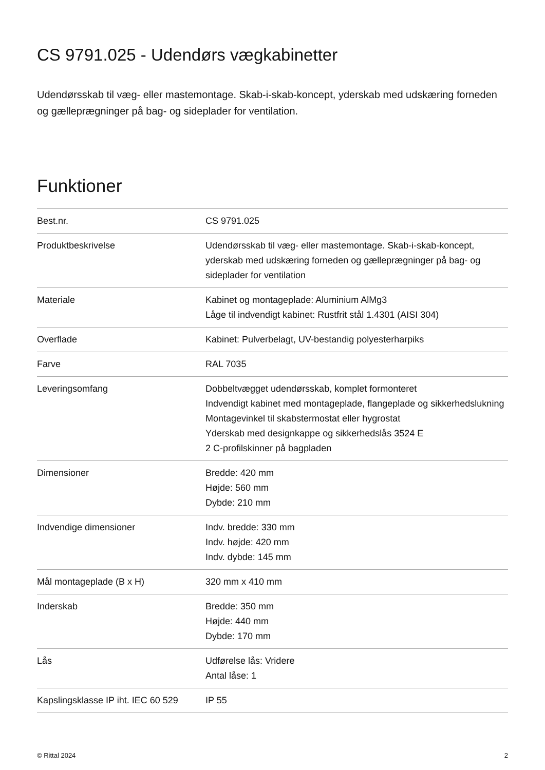CS 9791.025 - Udendørs vægkabinetter
Udendørsskab til væg- eller mastemontage. Skab-i-skab-koncept, yderskab med udskæring forneden og gælleprægninger på bag- og sideplader for ventilation.
Funktioner
| Best.nr. | CS 9791.025 |
| Produktbeskrivelse | Udendørsskab til væg- eller mastemontage. Skab-i-skab-koncept, yderskab med udskæring forneden og gælleprægninger på bag- og sideplader for ventilation |
| Materiale | Kabinet og montageplade: Aluminium AlMg3 Låge til indvendigt kabinet: Rustfrit stål 1.4301 (AISI 304) |
| Overflade | Kabinet: Pulverbelagt, UV-bestandig polyesterharpiks |
| Farve | RAL 7035 |
| Leveringsomfang | Dobbeltvægget udendørsskab, komplet formonteret Indvendigt kabinet med montageplade, flangeplade og sikkerhedslukning Montagevinkel til skabstermostat eller hygrostat Yderskab med designkappe og sikkerhedslås 3524 E 2 C-profilskinner på bagpladen |
| Dimensioner | Bredde: 420 mm Højde: 560 mm Dybde: 210 mm |
| Indvendige dimensioner | Indv. bredde: 330 mm Indv. højde: 420 mm Indv. dybde: 145 mm |
| Mål montageplade (B x H) | 320 mm x 410 mm |
| Inderskab | Bredde: 350 mm Højde: 440 mm Dybde: 170 mm |
| Lås | Udførelse lås: Vridere Antal låse: 1 |
| Kapslingsklasse IP iht. IEC 60 529 | IP 55 |
© Rittal 2024 2